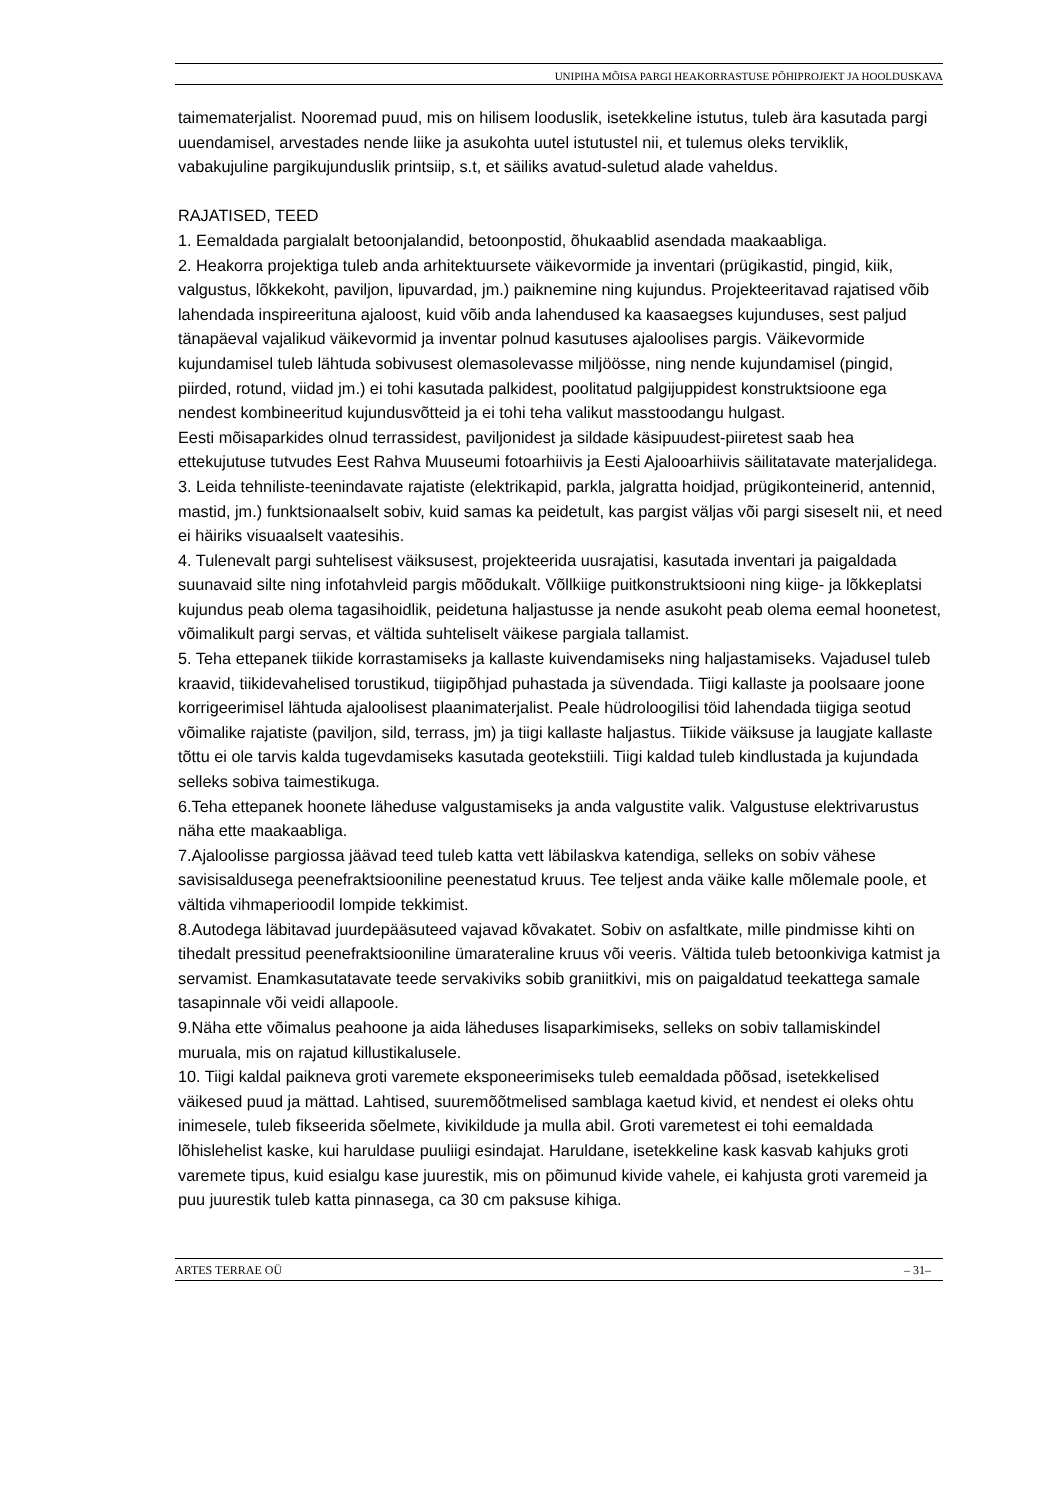UNIPIHA MÕISA PARGI HEAKORRASTUSE PÕHIPROJEKT JA HOOLDUSKAVA
taimematerjalist. Nooremad puud, mis on hilisem looduslik, isetekkeline istutus, tuleb ära kasutada pargi uuendamisel, arvestades nende liike ja asukohta uutel istutustel nii, et tulemus oleks terviklik, vabakujuline pargikujunduslik printsiip, s.t, et säiliks avatud-suletud alade vaheldus.
RAJATISED, TEED
1. Eemaldada pargialalt betoonjalandid, betoonpostid, õhukaablid asendada maakaabliga.
2. Heakorra projektiga tuleb anda arhitektuursete väikevormide ja inventari (prügikastid, pingid, kiik, valgustus, lõkkekoht, paviljon, lipuvardad, jm.) paiknemine ning kujundus. Projekteeritavad rajatised võib lahendada inspireerituna ajaloost, kuid võib anda lahendused ka kaasaegses kujunduses, sest paljud tänapäeval vajalikud väikevormid ja inventar polnud kasutuses ajaloolises pargis. Väikevormide kujundamisel tuleb lähtuda sobivusest olemasolevasse miljöösse, ning nende kujundamisel (pingid, piirded, rotund, viidad jm.) ei tohi kasutada palkidest, poolitatud palgijuppidest konstruktsioone ega nendest kombineeritud kujundusvõtteid ja ei tohi teha valikut masstoodangu hulgast.
Eesti mõisaparkides olnud terrassidest, paviljonidest ja sildade käsipuudest-piiretest saab hea ettekujutuse tutvudes Eest Rahva Muuseumi fotoarhiivis ja Eesti Ajalooarhiivis säilitatavate materjalidega.
3. Leida tehniliste-teenindavate rajatiste (elektrikapid, parkla, jalgratta hoidjad, prügikonteinerid, antennid, mastid, jm.) funktsionaalselt sobiv, kuid samas ka peidetult, kas pargist väljas või pargi siseselt nii, et need ei häiriks visuaalselt vaatesihis.
4. Tulenevalt pargi suhtelisest väiksusest, projekteerida uusrajatisi, kasutada inventari ja paigaldada suunavaid silte ning infotahvleid pargis mõõdukalt. Võllkiige puitkonstruktsiooni ning kiige- ja lõkkeplatsi kujundus peab olema tagasihoidlik, peidetuna haljastusse ja nende asukoht peab olema eemal hoonetest, võimalikult pargi servas, et vältida suhteliselt väikese pargiala tallamist.
5. Teha ettepanek tiikide korrastamiseks ja kallaste kuivendamiseks ning haljastamiseks. Vajadusel tuleb kraavid, tiikidevahelised torustikud, tiigipõhjad puhastada ja süvendada. Tiigi kallaste ja poolsaare joone korrigeerimisel lähtuda ajaloolisest plaanimaterjalist. Peale hüdroloogilisi töid lahendada tiigiga seotud võimalike rajatiste (paviljon, sild, terrass, jm) ja tiigi kallaste haljastus. Tiikide väiksuse ja laugjate kallaste tõttu ei ole tarvis kalda tugevdamiseks kasutada geotekstiili. Tiigi kaldad tuleb kindlustada ja kujundada selleks sobiva taimestikuga.
6.Teha ettepanek hoonete läheduse valgustamiseks ja anda valgustite valik. Valgustuse elektrivarustus näha ette maakaabliga.
7.Ajaloolisse pargiossa jäävad teed tuleb katta vett läbilaskva katendiga, selleks on sobiv vähese savisisaldusega peenefraktsiooniline peenestatud kruus. Tee teljest anda väike kalle mõlemale poole, et vältida vihmaperioodil lompide tekkimist.
8.Autodega läbitavad juurdepääsuteed vajavad kõvakatet. Sobiv on asfaltkate, mille pindmisse kihti on tihedalt pressitud peenefraktsiooniline ümarateraline kruus või veeris. Vältida tuleb betoonkiviga katmist ja servamist. Enamkasutatavate teede servakiviks sobib graniitkivi, mis on paigaldatud teekattega samale tasapinnale või veidi allapoole.
9.Näha ette võimalus peahoone ja aida läheduses lisaparkimiseks, selleks on sobiv tallamiskindel muruala, mis on rajatud killustikalusele.
10. Tiigi kaldal paikneva groti varemete eksponeerimiseks tuleb eemaldada põõsad, isetekkelised väikesed puud ja mättad. Lahtised, suuremõõtmelised samblaga kaetud kivid, et nendest ei oleks ohtu inimesele, tuleb fikseerida sõelmete, kivikildude ja mulla abil. Groti varemetest ei tohi eemaldada lõhislehelist kaske, kui haruldase puuliigi esindajat. Haruldane, isetekkeline kask kasvab kahjuks groti varemete tipus, kuid esialgu kase juurestik, mis on põimunud kivide vahele, ei kahjusta groti varemeid ja puu juurestik tuleb katta pinnasega, ca 30 cm paksuse kihiga.
ARTES TERRAE OÜ – 31–